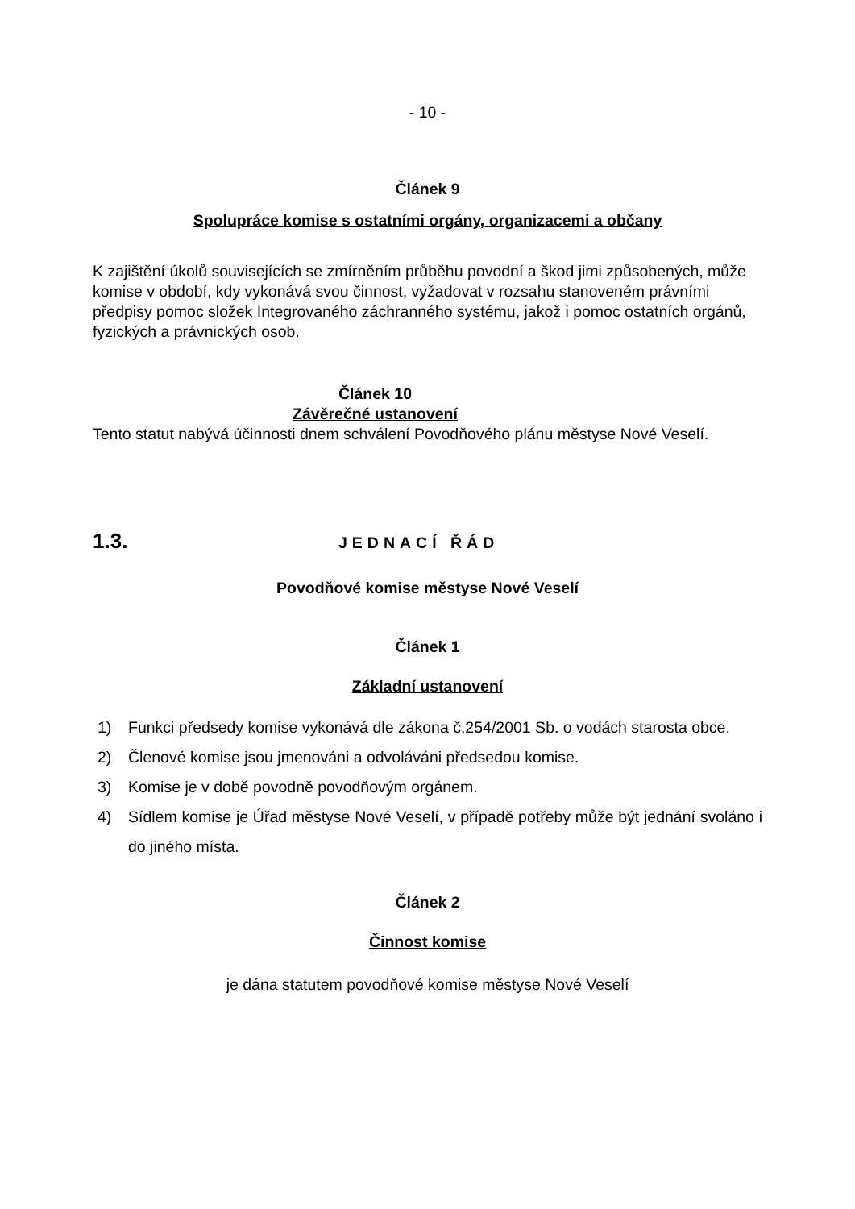- 10 -
Článek 9
Spolupráce komise s ostatními orgány, organizacemi a občany
K zajištění úkolů souvisejících se zmírněním průběhu povodní a škod jimi způsobených, může komise v období, kdy vykonává svou činnost, vyžadovat v rozsahu stanoveném právními předpisy pomoc složek Integrovaného záchranného systému, jakož i pomoc ostatních orgánů, fyzických a právnických osob.
Článek 10
Závěrečné ustanovení
Tento statut nabývá účinnosti dnem schválení Povodňového plánu městyse Nové Veselí.
1.3. JEDNACÍ ŘÁD
Povodňové komise městyse Nové Veselí
Článek 1
Základní ustanovení
1) Funkci předsedy komise vykonává dle zákona č.254/2001 Sb. o vodách starosta obce.
2) Členové komise jsou jmenováni a odvoláváni předsedou komise.
3) Komise je v době povodně povodňovým orgánem.
4) Sídlem komise je Úřad městyse Nové Veselí, v případě potřeby může být jednání svoláno i do jiného místa.
Článek 2
Činnost komise
je dána statutem povodňové komise městyse Nové Veselí